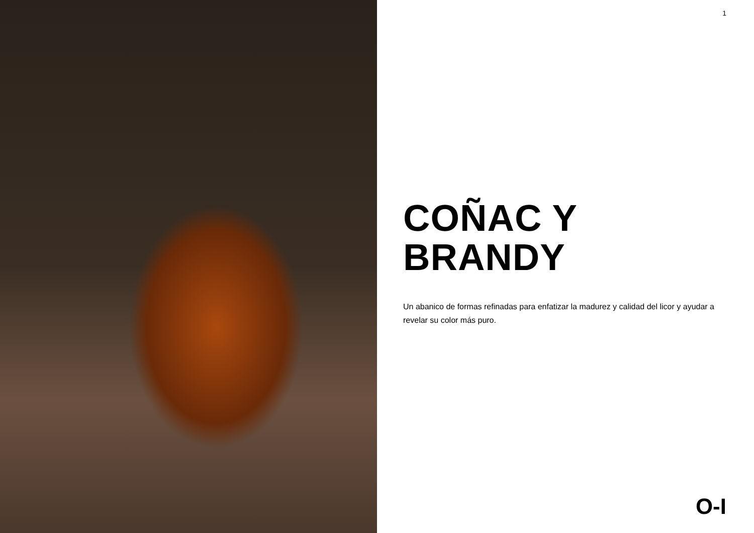1
COÑAC Y
BRANDY
Un abanico de formas refinadas para enfatizar la madurez y calidad del licor y ayudar a revelar su color más puro.
O-I